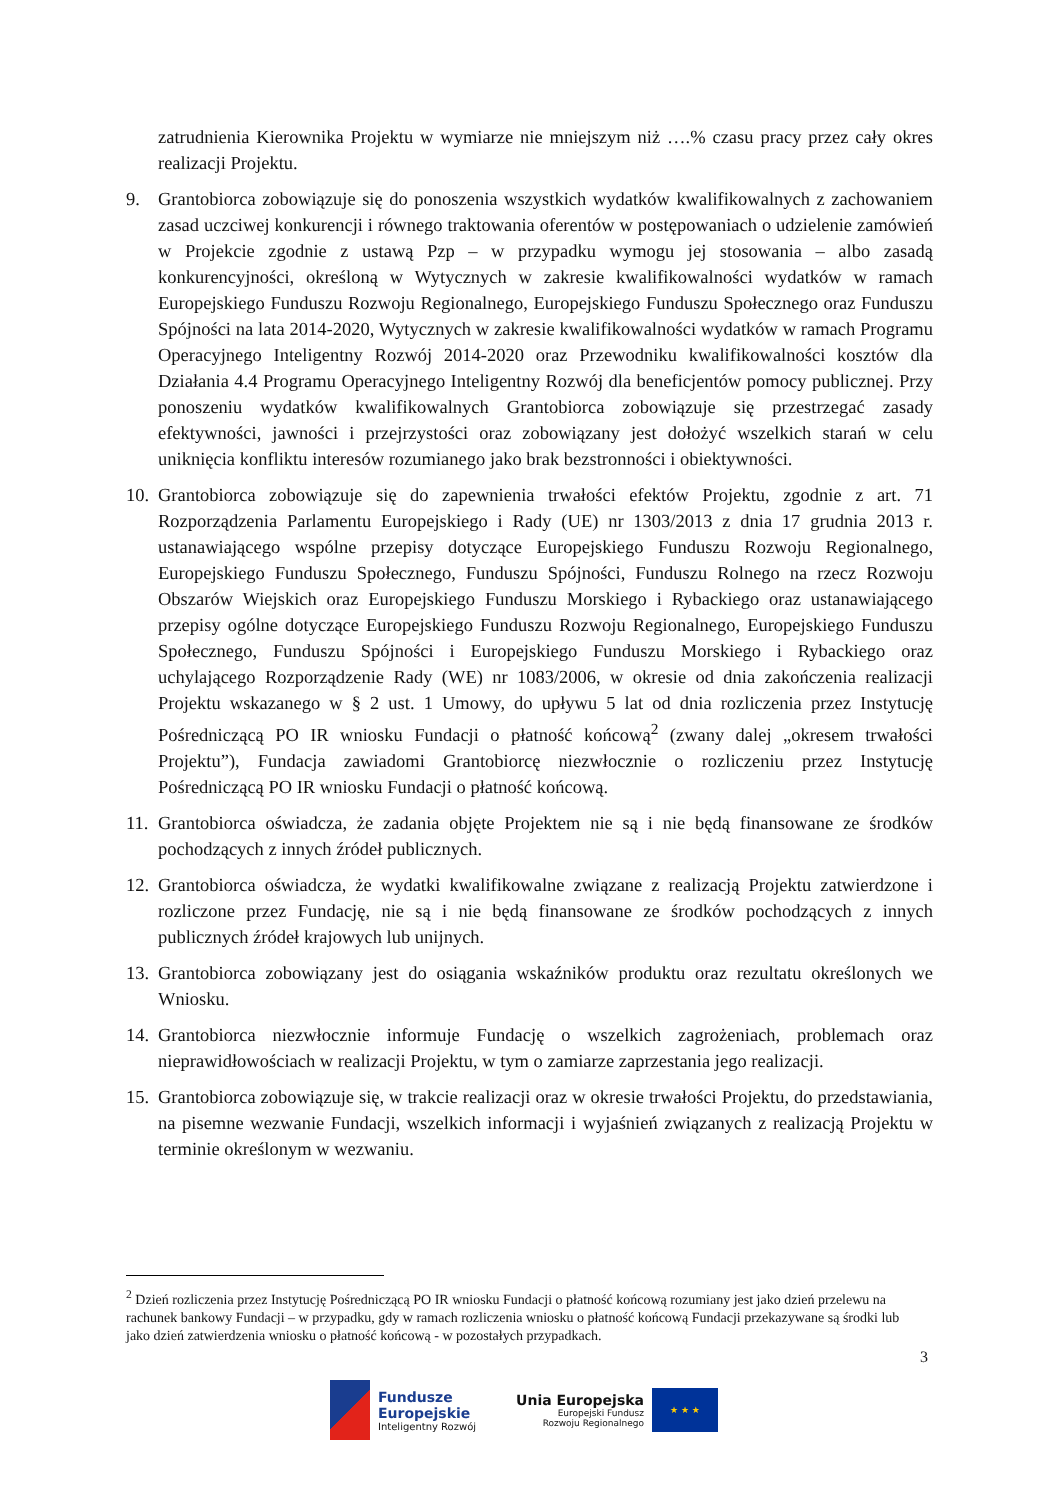zatrudnienia Kierownika Projektu w wymiarze nie mniejszym niż ….% czasu pracy przez cały okres realizacji Projektu.
9. Grantobiorca zobowiązuje się do ponoszenia wszystkich wydatków kwalifikowalnych z zachowaniem zasad uczciwej konkurencji i równego traktowania oferentów w postępowaniach o udzielenie zamówień w Projekcie zgodnie z ustawą Pzp – w przypadku wymogu jej stosowania – albo zasadą konkurencyjności, określoną w Wytycznych w zakresie kwalifikowalności wydatków w ramach Europejskiego Funduszu Rozwoju Regionalnego, Europejskiego Funduszu Społecznego oraz Funduszu Spójności na lata 2014-2020, Wytycznych w zakresie kwalifikowalności wydatków w ramach Programu Operacyjnego Inteligentny Rozwój 2014-2020 oraz Przewodniku kwalifikowalności kosztów dla Działania 4.4 Programu Operacyjnego Inteligentny Rozwój dla beneficjentów pomocy publicznej. Przy ponoszeniu wydatków kwalifikowalnych Grantobiorca zobowiązuje się przestrzegać zasady efektywności, jawności i przejrzystości oraz zobowiązany jest dołożyć wszelkich starań w celu uniknięcia konfliktu interesów rozumianego jako brak bezstronności i obiektywności.
10. Grantobiorca zobowiązuje się do zapewnienia trwałości efektów Projektu, zgodnie z art. 71 Rozporządzenia Parlamentu Europejskiego i Rady (UE) nr 1303/2013 z dnia 17 grudnia 2013 r. ustanawiającego wspólne przepisy dotyczące Europejskiego Funduszu Rozwoju Regionalnego, Europejskiego Funduszu Społecznego, Funduszu Spójności, Funduszu Rolnego na rzecz Rozwoju Obszarów Wiejskich oraz Europejskiego Funduszu Morskiego i Rybackiego oraz ustanawiającego przepisy ogólne dotyczące Europejskiego Funduszu Rozwoju Regionalnego, Europejskiego Funduszu Społecznego, Funduszu Spójności i Europejskiego Funduszu Morskiego i Rybackiego oraz uchylającego Rozporządzenie Rady (WE) nr 1083/2006, w okresie od dnia zakończenia realizacji Projektu wskazanego w § 2 ust. 1 Umowy, do upływu 5 lat od dnia rozliczenia przez Instytucję Pośredniczącą PO IR wniosku Fundacji o płatność końcową<sup>2</sup> (zwany dalej „okresem trwałości Projektu”), Fundacja zawiadomi Grantobiorcę niezwłocznie o rozliczeniu przez Instytucję Pośredniczącą PO IR wniosku Fundacji o płatność końcową.
11. Grantobiorca oświadcza, że zadania objęte Projektem nie są i nie będą finansowane ze środków pochodzących z innych źródeł publicznych.
12. Grantobiorca oświadcza, że wydatki kwalifikowalne związane z realizacją Projektu zatwierdzone i rozliczone przez Fundację, nie są i nie będą finansowane ze środków pochodzących z innych publicznych źródeł krajowych lub unijnych.
13. Grantobiorca zobowiązany jest do osiągania wskaźników produktu oraz rezultatu określonych we Wniosku.
14. Grantobiorca niezwłocznie informuje Fundację o wszelkich zagrożeniach, problemach oraz nieprawidłowościach w realizacji Projektu, w tym o zamiarze zaprzestania jego realizacji.
15. Grantobiorca zobowiązuje się, w trakcie realizacji oraz w okresie trwałości Projektu, do przedstawiania, na pisemne wezwanie Fundacji, wszelkich informacji i wyjaśnień związanych z realizacją Projektu w terminie określonym w wezwaniu.
<sup>2</sup> Dzień rozliczenia przez Instytucję Pośredniczącą PO IR wniosku Fundacji o płatność końcową rozumiany jest jako dzień przelewu na rachunek bankowy Fundacji – w przypadku, gdy w ramach rozliczenia wniosku o płatność końcową Fundacji przekazywane są środki lub jako dzień zatwierdzenia wniosku o płatność końcową - w pozostałych przypadkach.
3
Fundusze
Europejskie
Inteligentny Rozwój
Unia Europejska
Europejski Fundusz
Rozwoju Regionalnego
★ ★ ★